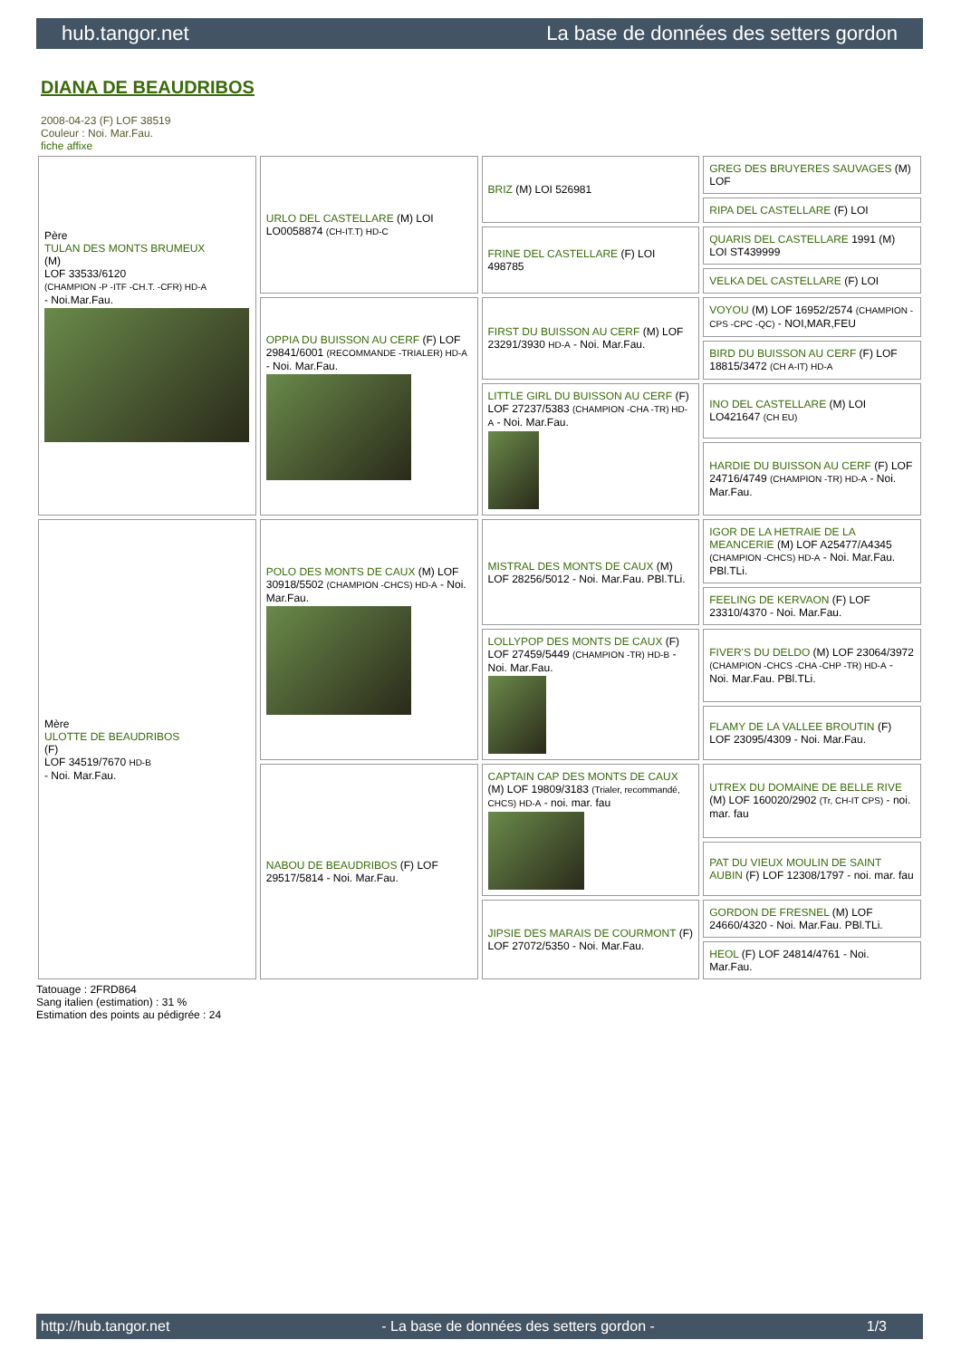hub.tangor.net La base de données des setters gordon
DIANA DE BEAUDRIBOS
2008-04-23 (F) LOF 38519
Couleur : Noi. Mar.Fau.
fiche affixe
| Père TULAN DES MONTS BRUMEUX (M) LOF 33533/6120 (CHAMPION -P -ITF -CH.T. -CFR) HD-A - Noi.Mar.Fau. | URLO DEL CASTELLARE (M) LOI LO0058874 (CH-IT.T) HD-C | BRIZ (M) LOI 526981 | GREG DES BRUYERES SAUVAGES (M) LOF |
| | | | RIPA DEL CASTELLARE (F) LOI |
| | | FRINE DEL CASTELLARE (F) LOI 498785 | QUARIS DEL CASTELLARE 1991 (M) LOI ST439999 |
| | | | VELKA DEL CASTELLARE (F) LOI |
| | OPPIA DU BUISSON AU CERF (F) LOF 29841/6001 (RECOMMANDE -TRIALER) HD-A - Noi. Mar.Fau. | FIRST DU BUISSON AU CERF (M) LOF 23291/3930 HD-A - Noi. Mar.Fau. | VOYOU (M) LOF 16952/2574 (CHAMPION -CPS -CPC -QC) - NOI,MAR,FEU |
| | | | BIRD DU BUISSON AU CERF (F) LOF 18815/3472 (CH A-IT) HD-A |
| | | LITTLE GIRL DU BUISSON AU CERF (F) LOF 27237/5383 (CHAMPION -CHA -TR) HD-A - Noi. Mar.Fau. | INO DEL CASTELLARE (M) LOI LO421647 (CH EU) |
| | | | HARDIE DU BUISSON AU CERF (F) LOF 24716/4749 (CHAMPION -TR) HD-A - Noi. Mar.Fau. |
| Mère ULOTTE DE BEAUDRIBOS (F) LOF 34519/7670 HD-B - Noi. Mar.Fau. | POLO DES MONTS DE CAUX (M) LOF 30918/5502 (CHAMPION -CHCS) HD-A - Noi. Mar.Fau. | MISTRAL DES MONTS DE CAUX (M) LOF 28256/5012 - Noi. Mar.Fau. PBl.TLi. | IGOR DE LA HETRAIE DE LA MEANCERIE (M) LOF A25477/A4345 (CHAMPION -CHCS) HD-A - Noi. Mar.Fau. PBl.TLi. |
| | | | FEELING DE KERVAON (F) LOF 23310/4370 - Noi. Mar.Fau. |
| | | LOLLYPOP DES MONTS DE CAUX (F) LOF 27459/5449 (CHAMPION -TR) HD-B - Noi. Mar.Fau. | FIVER'S DU DELDO (M) LOF 23064/3972 (CHAMPION -CHCS -CHA -CHP -TR) HD-A - Noi. Mar.Fau. PBl.TLi. |
| | | | FLAMY DE LA VALLEE BROUTIN (F) LOF 23095/4309 - Noi. Mar.Fau. |
| | NABOU DE BEAUDRIBOS (F) LOF 29517/5814 - Noi. Mar.Fau. | CAPTAIN CAP DES MONTS DE CAUX (M) LOF 19809/3183 (Trialer, recommandé, CHCS) HD-A - noi. mar. fau | UTREX DU DOMAINE DE BELLE RIVE (M) LOF 160020/2902 (Tr, CH-IT CPS) - noi. mar. fau |
| | | | PAT DU VIEUX MOULIN DE SAINT AUBIN (F) LOF 12308/1797 - noi. mar. fau |
| | | JIPSIE DES MARAIS DE COURMONT (F) LOF 27072/5350 - Noi. Mar.Fau. | GORDON DE FRESNEL (M) LOF 24660/4320 - Noi. Mar.Fau. PBl.TLi. |
| | | | HEOL (F) LOF 24814/4761 - Noi. Mar.Fau. |
Tatouage : 2FRD864
Sang italien (estimation) : 31 %
Estimation des points au pédigrée : 24
http://hub.tangor.net - La base de données des setters gordon - 1/3